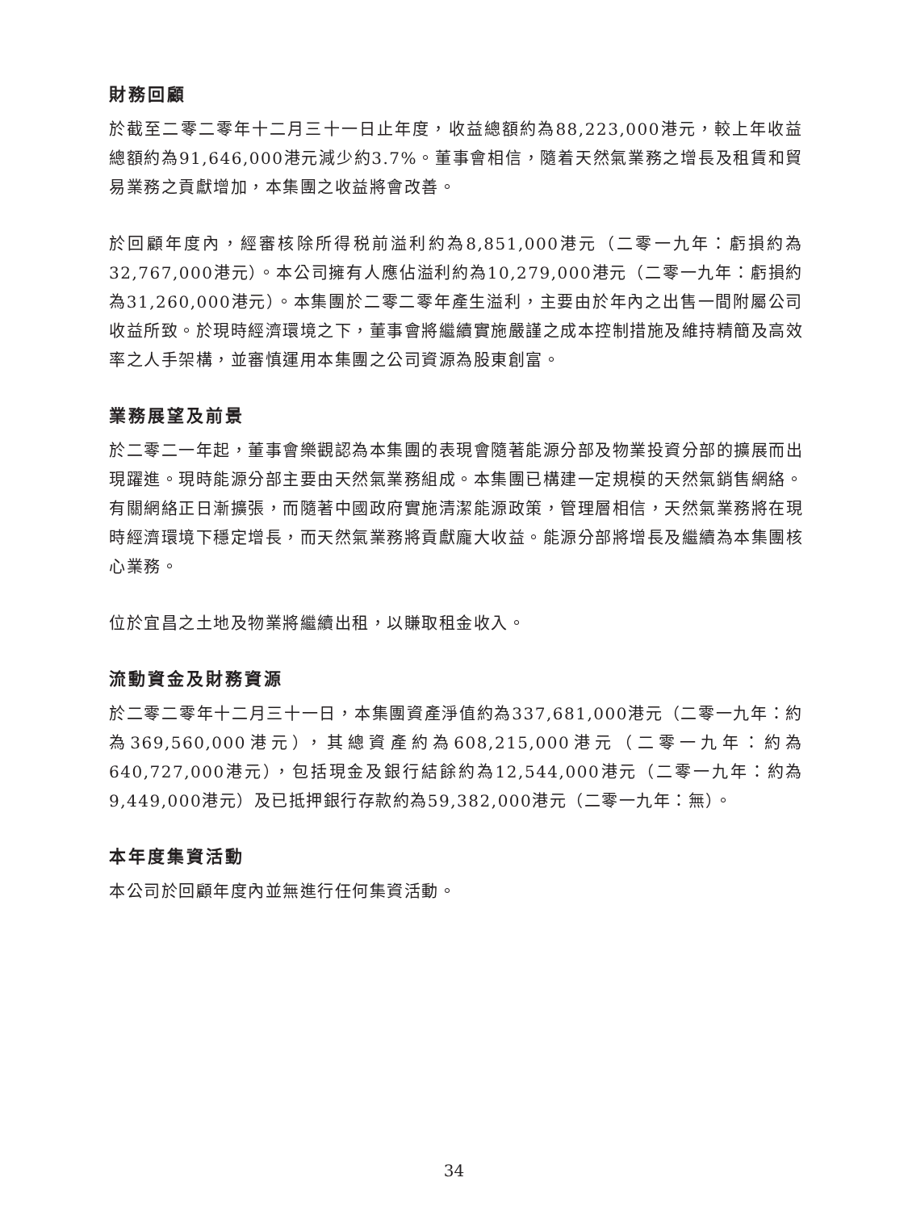財務回顧
於截至二零二零年十二月三十一日止年度，收益總額約為88,223,000港元，較上年收益總額約為91,646,000港元減少約3.7%。董事會相信，隨着天然氣業務之增長及租賃和貿易業務之貢獻增加，本集團之收益將會改善。
於回顧年度內，經審核除所得税前溢利約為8,851,000港元（二零一九年：虧損約為32,767,000港元）。本公司擁有人應佔溢利約為10,279,000港元（二零一九年：虧損約為31,260,000港元）。本集團於二零二零年產生溢利，主要由於年內之出售一間附屬公司收益所致。於現時經濟環境之下，董事會將繼續實施嚴謹之成本控制措施及維持精簡及高效率之人手架構，並審慎運用本集團之公司資源為股東創富。
業務展望及前景
於二零二一年起，董事會樂觀認為本集團的表現會隨著能源分部及物業投資分部的擴展而出現躍進。現時能源分部主要由天然氣業務組成。本集團已構建一定規模的天然氣銷售網絡。有關網絡正日漸擴張，而隨著中國政府實施清潔能源政策，管理層相信，天然氣業務將在現時經濟環境下穩定增長，而天然氣業務將貢獻龐大收益。能源分部將增長及繼續為本集團核心業務。
位於宜昌之土地及物業將繼續出租，以賺取租金收入。
流動資金及財務資源
於二零二零年十二月三十一日，本集團資產淨值約為337,681,000港元（二零一九年：約為369,560,000港元），其總資產約為608,215,000港元（二零一九年：約為640,727,000港元），包括現金及銀行結餘約為12,544,000港元（二零一九年：約為9,449,000港元）及已抵押銀行存款約為59,382,000港元（二零一九年：無）。
本年度集資活動
本公司於回顧年度內並無進行任何集資活動。
34